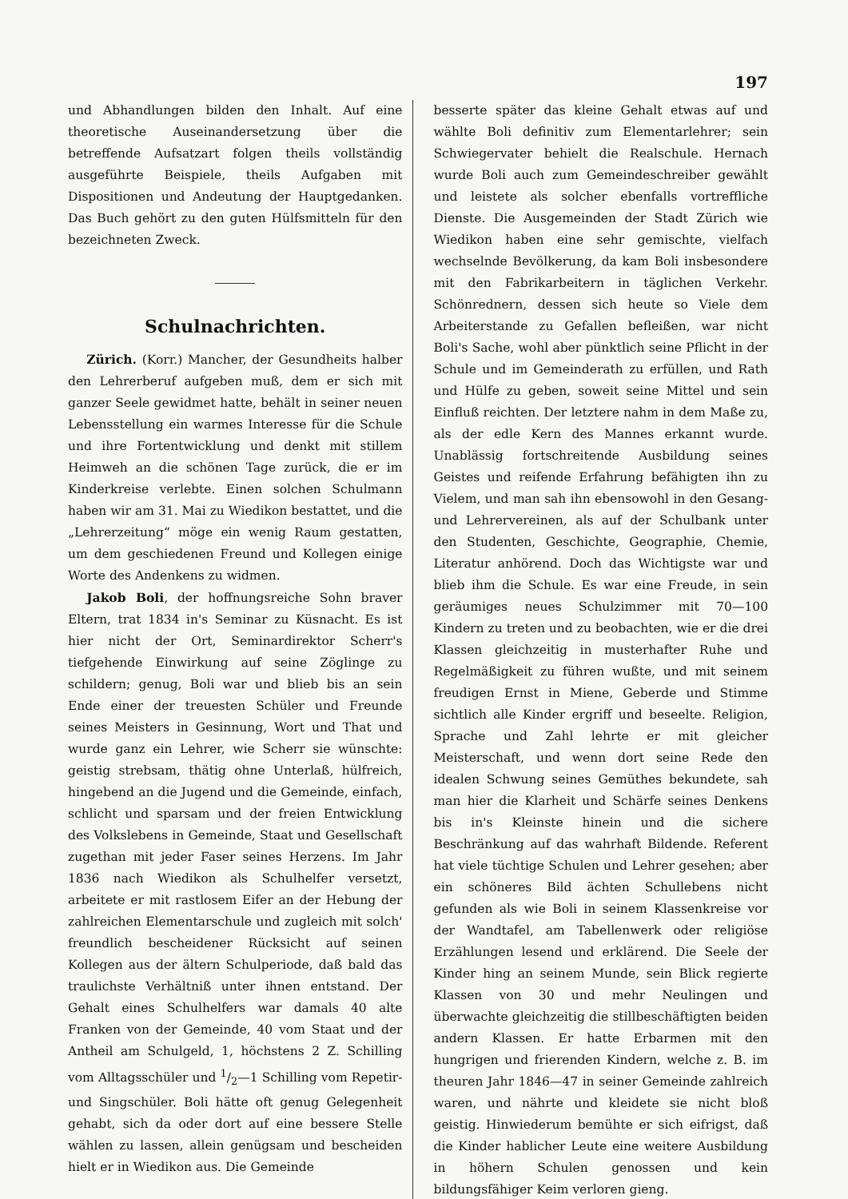197
und Abhandlungen bilden den Inhalt. Auf eine theoretische Auseinandersetzung über die betreffende Aufsatzart folgen theils vollständig ausgeführte Beispiele, theils Aufgaben mit Dispositionen und Andeutung der Hauptgedanken. Das Buch gehört zu den guten Hülfsmitteln für den bezeichneten Zweck.
Schulnachrichten.
Zürich. (Korr.) Mancher, der Gesundheits halber den Lehrerberuf aufgeben muß, dem er sich mit ganzer Seele gewidmet hatte, behält in seiner neuen Lebensstellung ein warmes Interesse für die Schule und ihre Fortentwicklung und denkt mit stillem Heimweh an die schönen Tage zurück, die er im Kinderkreise verlebte. Einen solchen Schulmann haben wir am 31. Mai zu Wiedikon bestattet, und die „Lehrerzeitung“ möge ein wenig Raum gestatten, um dem geschiedenen Freund und Kollegen einige Worte des Andenkens zu widmen.
Jakob Boli, der hoffnungsreiche Sohn braver Eltern, trat 1834 in's Seminar zu Küsnacht. Es ist hier nicht der Ort, Seminardirektor Scherr's tiefgehende Einwirkung auf seine Zöglinge zu schildern; genug, Boli war und blieb bis an sein Ende einer der treuesten Schüler und Freunde seines Meisters in Gesinnung, Wort und That und wurde ganz ein Lehrer, wie Scherr sie wünschte: geistig strebsam, thätig ohne Unterlaß, hülfreich, hingebend an die Jugend und die Gemeinde, einfach, schlicht und sparsam und der freien Entwicklung des Volkslebens in Gemeinde, Staat und Gesellschaft zugethan mit jeder Faser seines Herzens. Im Jahr 1836 nach Wiedikon als Schulhelfer versetzt, arbeitete er mit rastlosem Eifer an der Hebung der zahlreichen Elementarschule und zugleich mit solch' freundlich bescheidener Rücksicht auf seinen Kollegen aus der ältern Schulperiode, daß bald das traulichste Verhältniß unter ihnen entstand. Der Gehalt eines Schulhelfers war damals 40 alte Franken von der Gemeinde, 40 vom Staat und der Antheil am Schulgeld, 1, höchstens 2 Z. Schilling vom Alltagsschüler und 1/2—1 Schilling vom Repetir- und Singschüler. Boli hätte oft genug Gelegenheit gehabt, sich da oder dort auf eine bessere Stelle wählen zu lassen, allein genügsam und bescheiden hielt er in Wiedikon aus. Die Gemeinde
besserte später das kleine Gehalt etwas auf und wählte Boli definitiv zum Elementarlehrer; sein Schwiegervater behielt die Realschule. Hernach wurde Boli auch zum Gemeindeschreiber gewählt und leistete als solcher ebenfalls vortreffliche Dienste. Die Ausgemeinden der Stadt Zürich wie Wiedikon haben eine sehr gemischte, vielfach wechselnde Bevölkerung, da kam Boli insbesondere mit den Fabrikarbeitern in täglichen Verkehr. Schönrednern, dessen sich heute so Viele dem Arbeiterstande zu Gefallen befleißen, war nicht Boli's Sache, wohl aber pünktlich seine Pflicht in der Schule und im Gemeinderath zu erfüllen, und Rath und Hülfe zu geben, soweit seine Mittel und sein Einfluß reichten. Der letztere nahm in dem Maße zu, als der edle Kern des Mannes erkannt wurde. Unablässig fortschreitende Ausbildung seines Geistes und reifende Erfahrung befähigten ihn zu Vielem, und man sah ihn ebensowohl in den Gesang- und Lehrervereinen, als auf der Schulbank unter den Studenten, Geschichte, Geographie, Chemie, Literatur anhörend. Doch das Wichtigste war und blieb ihm die Schule. Es war eine Freude, in sein geräumiges neues Schulzimmer mit 70—100 Kindern zu treten und zu beobachten, wie er die drei Klassen gleichzeitig in musterhafter Ruhe und Regelmäßigkeit zu führen wußte, und mit seinem freudigen Ernst in Miene, Geberde und Stimme sichtlich alle Kinder ergriff und beseelte. Religion, Sprache und Zahl lehrte er mit gleicher Meisterschaft, und wenn dort seine Rede den idealen Schwung seines Gemüthes bekundete, sah man hier die Klarheit und Schärfe seines Denkens bis in's Kleinste hinein und die sichere Beschränkung auf das wahrhaft Bildende. Referent hat viele tüchtige Schulen und Lehrer gesehen; aber ein schöneres Bild ächten Schullebens nicht gefunden als wie Boli in seinem Klassenkreise vor der Wandtafel, am Tabellenwerk oder religiöse Erzählungen lesend und erklärend. Die Seele der Kinder hing an seinem Munde, sein Blick regierte Klassen von 30 und mehr Neulingen und überwachte gleichzeitig die stillbeschäftigten beiden andern Klassen. Er hatte Erbarmen mit den hungrigen und frierenden Kindern, welche z. B. im theuren Jahr 1846—47 in seiner Gemeinde zahlreich waren, und nährte und kleidete sie nicht bloß geistig. Hinwiederum bemühte er sich eifrigst, daß die Kinder hablicher Leute eine weitere Ausbildung in höhern Schulen genossen und kein bildungsfähiger Keim verloren gieng.